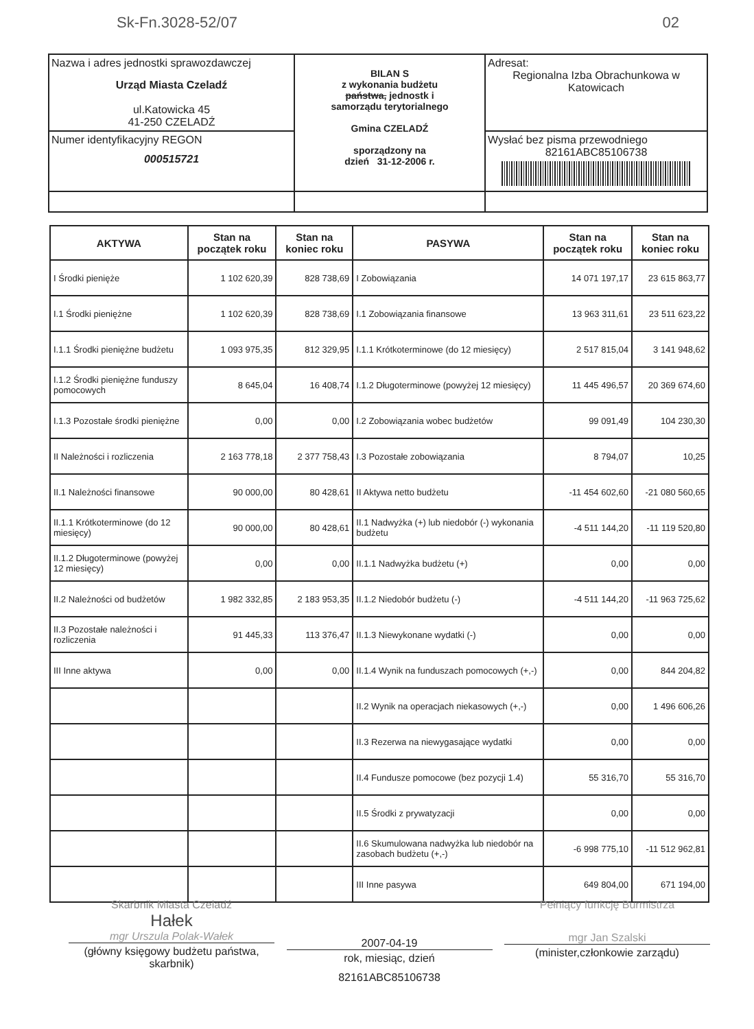Sk-Fn.3028-52/07 02
| Nazwa i adres jednostki sprawozdawczej Urząd Miasta Czeladź ul.Katowicka 45 41-250 CZELADŹ | BILAN S z wykonania budżetu państwa, jednostk i samorządu terytorialnego Gmina CZELADŹ sporządzony na dzień 31-12-2006 r. | Adresat: Regionalna Izba Obrachunkowa w Katowicach |
| Numer identyfikacyjny REGON 000515721 | | Wysłać bez pisma przewodniego 82161ABC85106738 |
| AKTYWA | Stan na początek roku | Stan na koniec roku | PASYWA | Stan na początek roku | Stan na koniec roku |
| --- | --- | --- | --- | --- | --- |
| I Środki pienięże | 1 102 620,39 | 828 738,69 | I Zobowiązania | 14 071 197,17 | 23 615 863,77 |
| I.1 Środki pieniężne | 1 102 620,39 | 828 738,69 | I.1 Zobowiązania finansowe | 13 963 311,61 | 23 511 623,22 |
| I.1.1 Środki pieniężne budżetu | 1 093 975,35 | 812 329,95 | I.1.1 Krótkoterminowe (do 12 miesięcy) | 2 517 815,04 | 3 141 948,62 |
| I.1.2 Środki pieniężne funduszy pomocowych | 8 645,04 | 16 408,74 | I.1.2 Długoterminowe (powyżej 12 miesięcy) | 11 445 496,57 | 20 369 674,60 |
| I.1.3 Pozostałe środki pieniężne | 0,00 | 0,00 | I.2 Zobowiązania wobec budżetów | 99 091,49 | 104 230,30 |
| II Należności i rozliczenia | 2 163 778,18 | 2 377 758,43 | I.3 Pozostałe zobowiązania | 8 794,07 | 10,25 |
| II.1 Należności finansowe | 90 000,00 | 80 428,61 | II Aktywa netto budżetu | -11 454 602,60 | -21 080 560,65 |
| II.1.1 Krótkoterminowe (do 12 miesięcy) | 90 000,00 | 80 428,61 | II.1 Nadwyżka (+) lub niedobór (-) wykonania budżetu | -4 511 144,20 | -11 119 520,80 |
| II.1.2 Długoterminowe (powyżej 12 miesięcy) | 0,00 | 0,00 | II.1.1 Nadwyżka budżetu (+) | 0,00 | 0,00 |
| II.2 Należności od budżetów | 1 982 332,85 | 2 183 953,35 | II.1.2 Niedobór budżetu (-) | -4 511 144,20 | -11 963 725,62 |
| II.3 Pozostałe należności i rozliczenia | 91 445,33 | 113 376,47 | II.1.3 Niewykonane wydatki (-) | 0,00 | 0,00 |
| III Inne aktywa | 0,00 | 0,00 | II.1.4 Wynik na funduszach pomocowych (+,-) | 0,00 | 844 204,82 |
| | | | II.2 Wynik na operacjach niekasowych (+,-) | 0,00 | 1 496 606,26 |
| | | | II.3 Rezerwa na niewygasające wydatki | 0,00 | 0,00 |
| | | | II.4 Fundusze pomocowe (bez pozycji 1.4) | 55 316,70 | 55 316,70 |
| | | | II.5 Środki z prywatyzacji | 0,00 | 0,00 |
| | | | II.6 Skumulowana nadwyżka lub niedobór na zasobach budżetu (+,-) | -6 998 775,10 | -11 512 962,81 |
| | | | III Inne pasywa | 649 804,00 | 671 194,00 |
Skarbnik Miasta Czeladź
Hałek
mgr Urszula Polak-Wałek
(główny księgowy budżetu państwa, skarbnik)
2007-04-19
rok, miesiąc, dzień
82161ABC85106738
Pełniący funkcję Burmistrza
mgr Jan Szalski
(minister,członkowie zarządu)